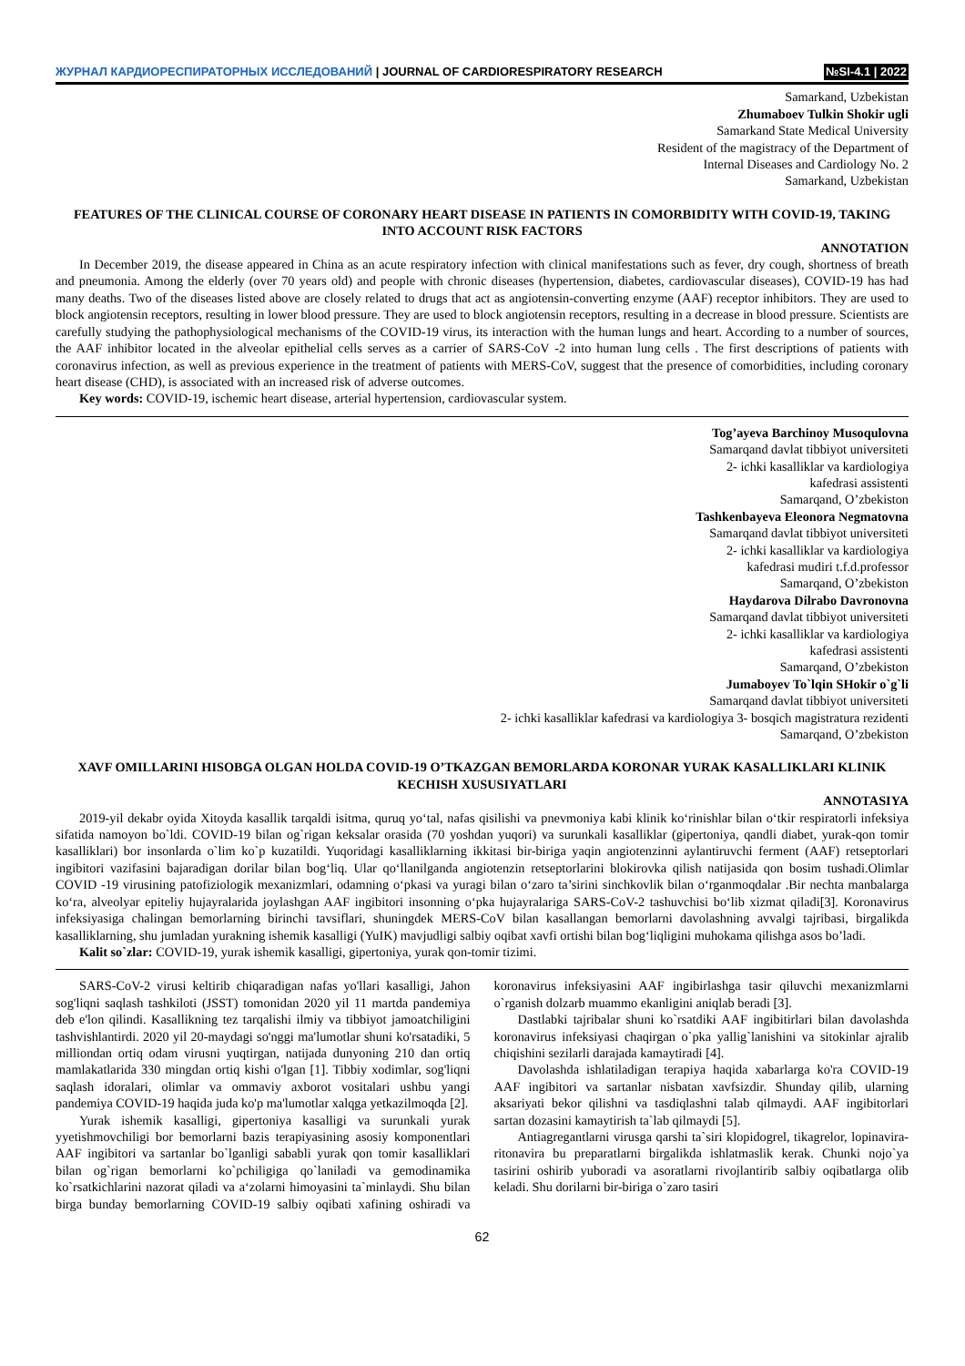ЖУРНАЛ КАРДИОРЕСПИРАТОРНЫХ ИССЛЕДОВАНИЙ | JOURNAL OF CARDIORESPIRATORY RESEARCH
№SI-4.1 | 2022
Samarkand, Uzbekistan
Zhumaboev Tulkin Shokir ugli
Samarkand State Medical University
Resident of the magistracy of the Department of
Internal Diseases and Cardiology No. 2
Samarkand, Uzbekistan
FEATURES OF THE CLINICAL COURSE OF CORONARY HEART DISEASE IN PATIENTS IN COMORBIDITY WITH COVID-19, TAKING INTO ACCOUNT RISK FACTORS
ANNOTATION
In December 2019, the disease appeared in China as an acute respiratory infection with clinical manifestations such as fever, dry cough, shortness of breath and pneumonia. Among the elderly (over 70 years old) and people with chronic diseases (hypertension, diabetes, cardiovascular diseases), COVID-19 has had many deaths. Two of the diseases listed above are closely related to drugs that act as angiotensin-converting enzyme (AAF) receptor inhibitors. They are used to block angiotensin receptors, resulting in lower blood pressure. They are used to block angiotensin receptors, resulting in a decrease in blood pressure. Scientists are carefully studying the pathophysiological mechanisms of the COVID-19 virus, its interaction with the human lungs and heart. According to a number of sources, the AAF inhibitor located in the alveolar epithelial cells serves as a carrier of SARS-CoV -2 into human lung cells . The first descriptions of patients with coronavirus infection, as well as previous experience in the treatment of patients with MERS-CoV, suggest that the presence of comorbidities, including coronary heart disease (CHD), is associated with an increased risk of adverse outcomes.
Key words: COVID-19, ischemic heart disease, arterial hypertension, cardiovascular system.
Tog’ayeva Barchinoy Musoqulovna
Samarqand davlat tibbiyot universiteti
2- ichki kasalliklar va kardiologiya
kafedrasi assistenti
Samarqand, O’zbekiston
Tashkenbayeva Eleonora Negmatovna
Samarqand davlat tibbiyot universiteti
2- ichki kasalliklar va kardiologiya
kafedrasi mudiri t.f.d.professor
Samarqand, O’zbekiston
Haydarova Dilrabo Davronovna
Samarqand davlat tibbiyot universiteti
2- ichki kasalliklar va kardiologiya
kafedrasi assistenti
Samarqand, O’zbekiston
Jumaboyev To`lqin SHokir o`g`li
Samarqand davlat tibbiyot universiteti
2- ichki kasalliklar kafedrasi va kardiologiya 3- bosqich magistratura rezidenti
Samarqand, O’zbekiston
XAVF OMILLARINI HISOBGA OLGAN HOLDA COVID-19 O’TKAZGAN BEMORLARDA KORONAR YURAK KASALLIKLARI KLINIK KECHISH XUSUSIYATLARI
ANNOTASIYA
2019-yil dekabr oyida Xitoyda kasallik tarqaldi isitma, quruq yo‘tal, nafas qisilishi va pnevmoniya kabi klinik ko‘rinishlar bilan o‘tkir respiratorli infeksiya sifatida namoyon bo`ldi. COVID-19 bilan og`rigan keksalar orasida (70 yoshdan yuqori) va surunkali kasalliklar (gipertoniya, qandli diabet, yurak-qon tomir kasalliklari) bor insonlarda o`lim ko`p kuzatildi. Yuqoridagi kasalliklarning ikkitasi bir-biriga yaqin angiotenzinni aylantiruvchi ferment (AAF) retseptorlari ingibitori vazifasini bajaradigan dorilar bilan bog‘liq. Ular qo‘llanilganda angiotenzin retseptorlarini blokirovka qilish natijasida qon bosim tushadi.Olimlar COVID -19 virusining patofiziologik mexanizmlari, odamning o‘pkasi va yuragi bilan o‘zaro ta’sirini sinchkovlik bilan o‘rganmoqdalar .Bir nechta manbalarga ko‘ra, alveolyar epiteliy hujayralarida joylashgan AAF ingibitori insonning o‘pka hujayralariga SARS-CoV-2 tashuvchisi bo‘lib xizmat qiladi[3]. Koronavirus infeksiyasiga chalingan bemorlarning birinchi tavsiflari, shuningdek MERS-CoV bilan kasallangan bemorlarni davolashning avvalgi tajribasi, birgalikda kasalliklarning, shu jumladan yurakning ishemik kasalligi (YuIK) mavjudligi salbiy oqibat xavfi ortishi bilan bog‘liqligini muhokama qilishga asos bo’ladi.
Kalit so`zlar: COVID-19, yurak ishemik kasalligi, gipertoniya, yurak qon-tomir tizimi.
SARS-CoV-2 virusi keltirib chiqaradigan nafas yo'llari kasalligi, Jahon sog'liqni saqlash tashkiloti (JSST) tomonidan 2020 yil 11 martda pandemiya deb e'lon qilindi. Kasallikning tez tarqalishi ilmiy va tibbiyot jamoatchiligini tashvishlantirdi. 2020 yil 20-maydagi so'nggi ma'lumotlar shuni ko'rsatadiki, 5 milliondan ortiq odam virusni yuqtirgan, natijada dunyoning 210 dan ortiq mamlakatlarida 330 mingdan ortiq kishi o'lgan [1]. Tibbiy xodimlar, sog'liqni saqlash idoralari, olimlar va ommaviy axborot vositalari ushbu yangi pandemiya COVID-19 haqida juda ko'p ma'lumotlar xalqga yetkazilmoqda [2].
Yurak ishemik kasalligi, gipertoniya kasalligi va surunkali yurak yyetishmovchiligi bor bemorlarni bazis terapiyasining asosiy komponentlari AAF ingibitori va sartanlar bo`lganligi sababli yurak qon tomir kasalliklari bilan og`rigan bemorlarni ko`pchiligiga qo`laniladi va gemodinamika ko`rsatkichlarini nazorat qiladi va a‘zolarni himoyasini ta`minlaydi. Shu bilan birga bunday bemorlarning COVID-19 salbiy oqibati xafining oshiradi va koronavirus infeksiyasini AAF ingibirlashga tasir qiluvchi mexanizmlarni o`rganish dolzarb muammo ekanligini aniqlab beradi [3].
Dastlabki tajribalar shuni ko`rsatdiki AAF ingibitirlari bilan davolashda koronavirus infeksiyasi chaqirgan o`pka yallig`lanishini va sitokinlar ajralib chiqishini sezilarli darajada kamaytiradi [4].
Davolashda ishlatiladigan terapiya haqida xabarlarga ko'ra COVID-19 AAF ingibitori va sartanlar nisbatan xavfsizdir. Shunday qilib, ularning aksariyati bekor qilishni va tasdiqlashni talab qilmaydi. AAF ingibitorlari sartan dozasini kamaytirish ta`lab qilmaydi [5].
Antiagregantlarni virusga qarshi ta`siri klopidogrel, tikagrelor, lopinavira-ritonavira bu preparatlarni birgalikda ishlatmaslik kerak. Chunki nojo`ya tasirini oshirib yuboradi va asoratlarni rivojlantirib salbiy oqibatlarga olib keladi. Shu dorilarni bir-biriga o`zaro tasiri
62